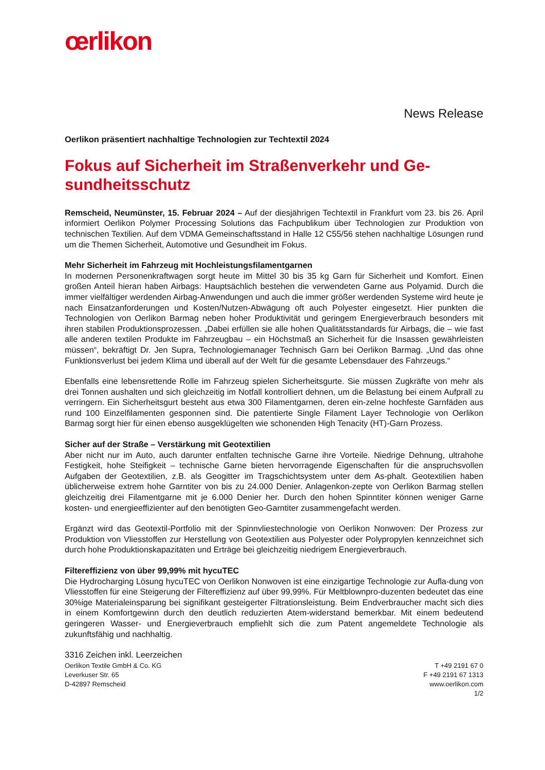œrlikon
News Release
Oerlikon präsentiert nachhaltige Technologien zur Techtextil 2024
Fokus auf Sicherheit im Straßenverkehr und Ge-
sundheitsschutz
Remscheid, Neumünster, 15. Februar 2024 – Auf der diesjährigen Techtextil in Frankfurt vom 23. bis 26. April informiert Oerlikon Polymer Processing Solutions das Fachpublikum über Technologien zur Produktion von technischen Textilien. Auf dem VDMA Gemeinschaftsstand in Halle 12 C55/56 stehen nachhaltige Lösungen rund um die Themen Sicherheit, Automotive und Gesundheit im Fokus.
Mehr Sicherheit im Fahrzeug mit Hochleistungsfilamentgarnen
In modernen Personenkraftwagen sorgt heute im Mittel 30 bis 35 kg Garn für Sicherheit und Komfort. Einen großen Anteil hieran haben Airbags: Hauptsächlich bestehen die verwendeten Garne aus Polyamid. Durch die immer vielfältiger werdenden Airbag-Anwendungen und auch die immer größer werdenden Systeme wird heute je nach Einsatzanforderungen und Kosten/Nutzen-Abwägung oft auch Polyester eingesetzt. Hier punkten die Technologien von Oerlikon Barmag neben hoher Produktivität und geringem Energieverbrauch besonders mit ihren stabilen Produktionsprozessen. „Dabei erfüllen sie alle hohen Qualitätsstandards für Airbags, die – wie fast alle anderen textilen Produkte im Fahrzeugbau – ein Höchstmaß an Sicherheit für die Insassen gewährleisten müssen“, bekräftigt Dr. Jen Supra, Technologiemanager Technisch Garn bei Oerlikon Barmag. „Und das ohne Funktionsverlust bei jedem Klima und überall auf der Welt für die gesamte Lebensdauer des Fahrzeugs.“
Ebenfalls eine lebensrettende Rolle im Fahrzeug spielen Sicherheitsgurte. Sie müssen Zugkräfte von mehr als drei Tonnen aushalten und sich gleichzeitig im Notfall kontrolliert dehnen, um die Belastung bei einem Aufprall zu verringern. Ein Sicherheitsgurt besteht aus etwa 300 Filamentgarnen, deren ein-zelne hochfeste Garnfäden aus rund 100 Einzelfilamenten gesponnen sind. Die patentierte Single Filament Layer Technologie von Oerlikon Barmag sorgt hier für einen ebenso ausgeklügelten wie schonenden High Tenacity (HT)-Garn Prozess.
Sicher auf der Straße – Verstärkung mit Geotextilien
Aber nicht nur im Auto, auch darunter entfalten technische Garne ihre Vorteile. Niedrige Dehnung, ultrahohe Festigkeit, hohe Steifigkeit – technische Garne bieten hervorragende Eigenschaften für die anspruchsvollen Aufgaben der Geotextilien, z.B. als Geogitter im Tragschichtsystem unter dem As-phalt. Geotextilien haben üblicherweise extrem hohe Garntiter von bis zu 24.000 Denier. Anlagenkon-zepte von Oerlikon Barmag stellen gleichzeitig drei Filamentgarne mit je 6.000 Denier her. Durch den hohen Spinntiter können weniger Garne kosten- und energieeffizienter auf den benötigten Geo-Garntiter zusammengefacht werden.
Ergänzt wird das Geotextil-Portfolio mit der Spinnvliestechnologie von Oerlikon Nonwoven: Der Prozess zur Produktion von Vliesstoffen zur Herstellung von Geotextilien aus Polyester oder Polypropylen kennzeichnet sich durch hohe Produktionskapazitäten und Erträge bei gleichzeitig niedrigem Energieverbrauch.
Filtereffizienz von über 99,99% mit hycuTEC
Die Hydrocharging Lösung hycuTEC von Oerlikon Nonwoven ist eine einzigartige Technologie zur Aufla-dung von Vliesstoffen für eine Steigerung der Filtereffizienz auf über 99,99%. Für Meltblownpro-duzenten bedeutet das eine 30%ige Materialeinsparung bei signifikant gesteigerter Filtrationsleistung. Beim Endverbraucher macht sich dies in einem Komfortgewinn durch den deutlich reduzierten Atem-widerstand bemerkbar. Mit einem bedeutend geringeren Wasser- und Energieverbrauch empfiehlt sich die zum Patent angemeldete Technologie als zukunftsfähig und nachhaltig.
3316 Zeichen inkl. Leerzeichen
Oerlikon Textile GmbH & Co. KG
Leverkuser Str. 65
D-42897 Remscheid
T +49 2191 67 0
F +49 2191 67 1313
www.oerlikon.com
1/2